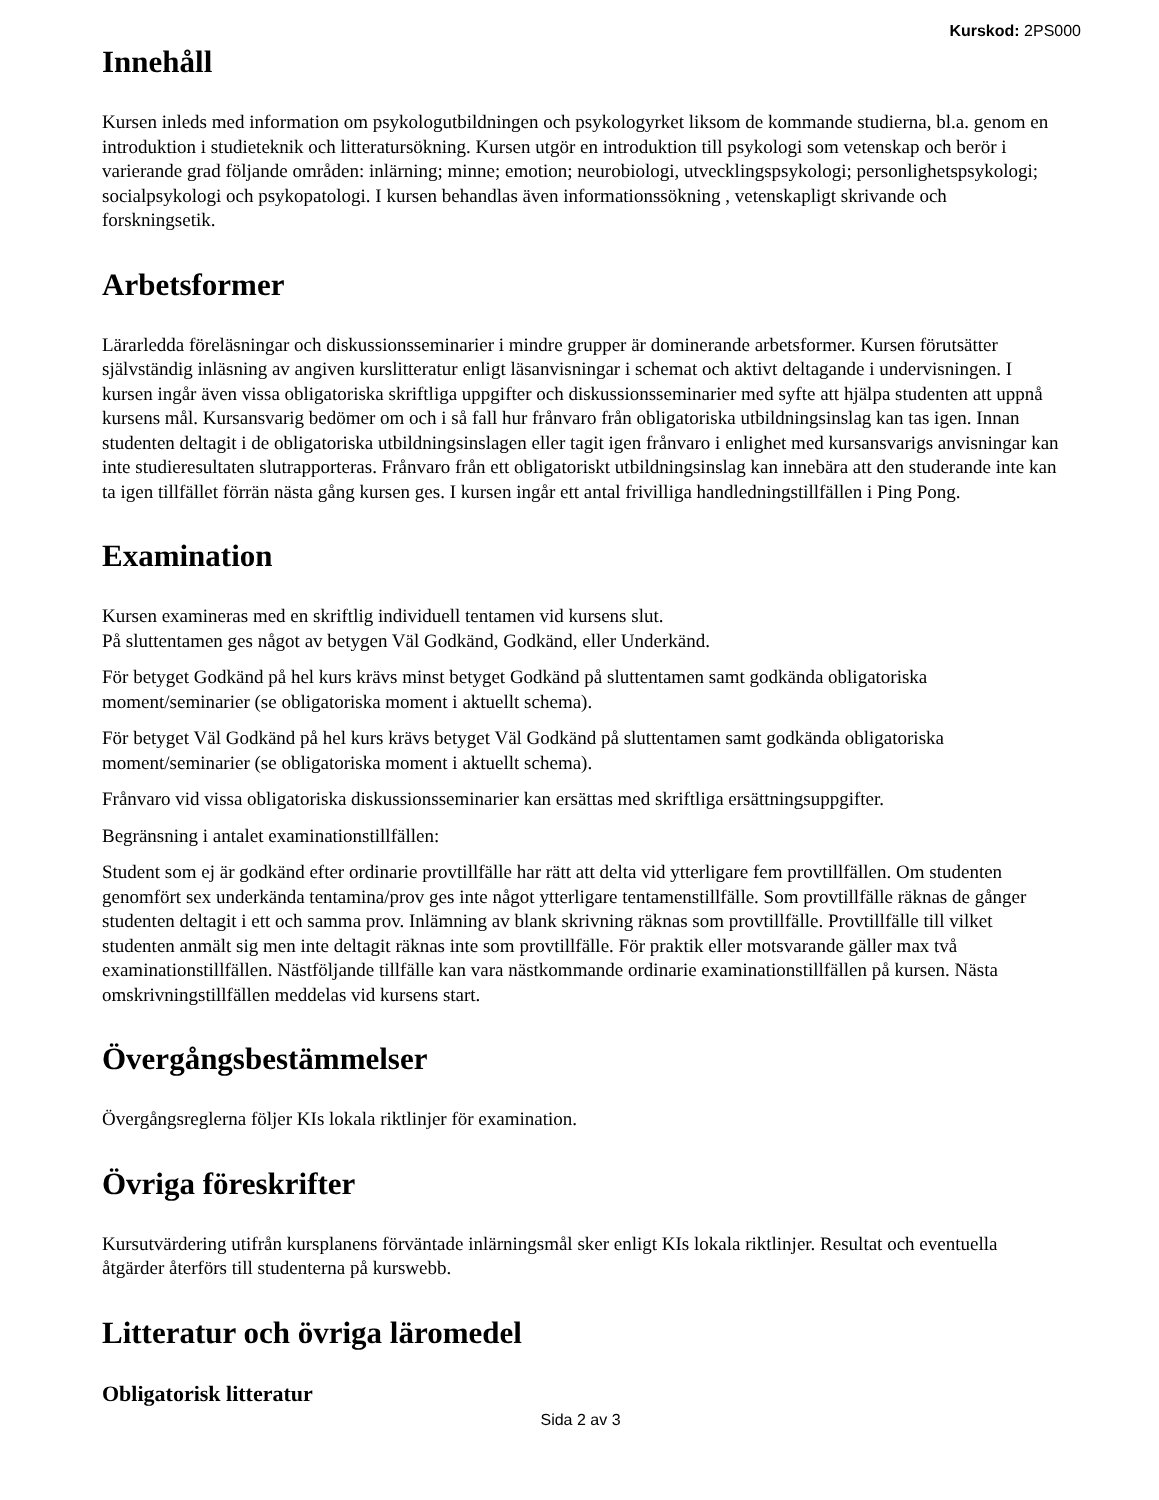Kurskod: 2PS000
Innehåll
Kursen inleds med information om psykologutbildningen och psykologyrket liksom de kommande studierna, bl.a. genom en introduktion i studieteknik och litteratursökning. Kursen utgör en introduktion till psykologi som vetenskap och berör i varierande grad följande områden: inlärning; minne; emotion; neurobiologi, utvecklingspsykologi; personlighetspsykologi; socialpsykologi och psykopatologi. I kursen behandlas även informationssökning , vetenskapligt skrivande och forskningsetik.
Arbetsformer
Lärarledda föreläsningar och diskussionsseminarier i mindre grupper är dominerande arbetsformer. Kursen förutsätter självständig inläsning av angiven kurslitteratur enligt läsanvisningar i schemat och aktivt deltagande i undervisningen. I kursen ingår även vissa obligatoriska skriftliga uppgifter och diskussionsseminarier med syfte att hjälpa studenten att uppnå kursens mål. Kursansvarig bedömer om och i så fall hur frånvaro från obligatoriska utbildningsinslag kan tas igen. Innan studenten deltagit i de obligatoriska utbildningsinslagen eller tagit igen frånvaro i enlighet med kursansvarigs anvisningar kan inte studieresultaten slutrapporteras. Frånvaro från ett obligatoriskt utbildningsinslag kan innebära att den studerande inte kan ta igen tillfället förrän nästa gång kursen ges. I kursen ingår ett antal frivilliga handledningstillfällen i Ping Pong.
Examination
Kursen examineras med en skriftlig individuell tentamen vid kursens slut.
På sluttentamen ges något av betygen Väl Godkänd, Godkänd, eller Underkänd.
För betyget Godkänd på hel kurs krävs minst betyget Godkänd på sluttentamen samt godkända obligatoriska moment/seminarier (se obligatoriska moment i aktuellt schema).
För betyget Väl Godkänd på hel kurs krävs betyget Väl Godkänd på sluttentamen samt godkända obligatoriska moment/seminarier (se obligatoriska moment i aktuellt schema).
Frånvaro vid vissa obligatoriska diskussionsseminarier kan ersättas med skriftliga ersättningsuppgifter.
Begränsning i antalet examinationstillfällen:
Student som ej är godkänd efter ordinarie provtillfälle har rätt att delta vid ytterligare fem provtillfällen. Om studenten genomfört sex underkända tentamina/prov ges inte något ytterligare tentamenstillfälle. Som provtillfälle räknas de gånger studenten deltagit i ett och samma prov. Inlämning av blank skrivning räknas som provtillfälle. Provtillfälle till vilket studenten anmält sig men inte deltagit räknas inte som provtillfälle. För praktik eller motsvarande gäller max två examinationstillfällen. Nästföljande tillfälle kan vara nästkommande ordinarie examinationstillfällen på kursen. Nästa omskrivningstillfällen meddelas vid kursens start.
Övergångsbestämmelser
Övergångsreglerna följer KIs lokala riktlinjer för examination.
Övriga föreskrifter
Kursutvärdering utifrån kursplanens förväntade inlärningsmål sker enligt KIs lokala riktlinjer. Resultat och eventuella åtgärder återförs till studenterna på kurswebb.
Litteratur och övriga läromedel
Obligatorisk litteratur
Sida 2 av 3